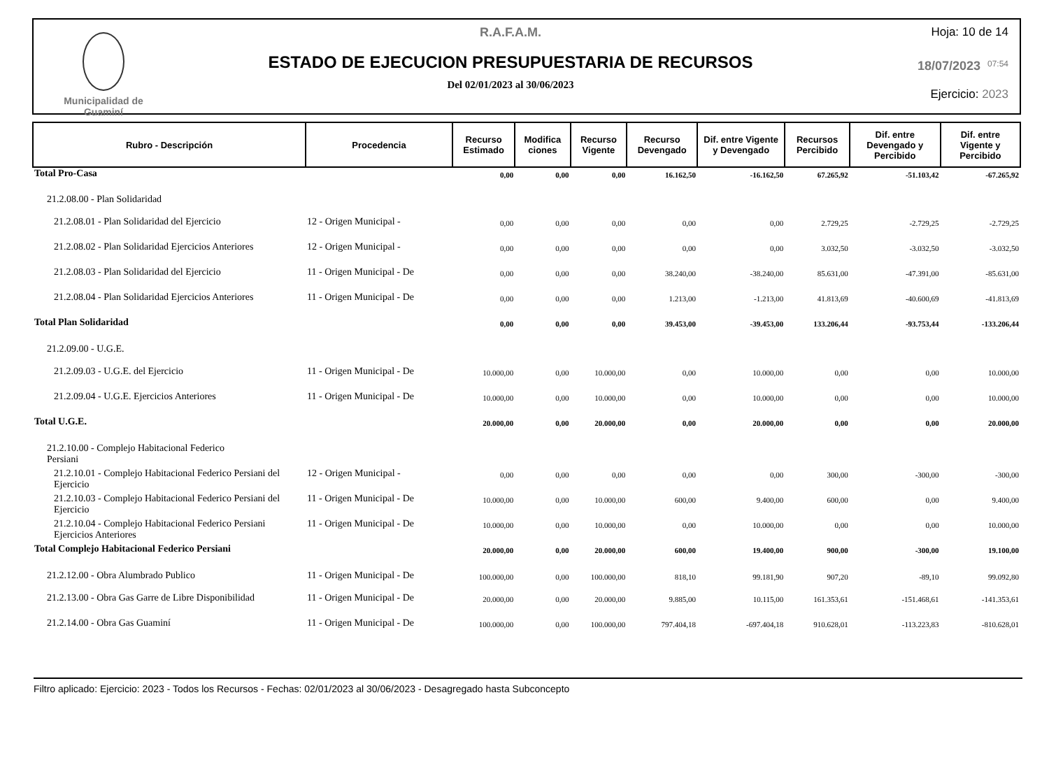Municipalidad de
Guaminí
R.A.F.A.M.
ESTADO DE EJECUCION PRESUPUESTARIA DE RECURSOS
Del 02/01/2023 al 30/06/2023
Hoja: 10 de 14
18/07/2023 07:54
Ejercicio: 2023
| Rubro - Descripción | Procedencia | Recurso Estimado | Modifica ciones | Recurso Vigente | Recurso Devengado | Dif. entre Vigente y Devengado | Recursos Percibido | Dif. entre Devengado y Percibido | Dif. entre Vigente y Percibido |
| --- | --- | --- | --- | --- | --- | --- | --- | --- | --- |
| Total Pro-Casa | | 0,00 | 0,00 | 0,00 | 16.162,50 | -16.162,50 | 67.265,92 | -51.103,42 | -67.265,92 |
| 21.2.08.00 - Plan Solidaridad | | | | | | | | | |
| 21.2.08.01 - Plan Solidaridad del Ejercicio | 12 - Origen Municipal - | 0,00 | 0,00 | 0,00 | 0,00 | 0,00 | 2.729,25 | -2.729,25 | -2.729,25 |
| 21.2.08.02 - Plan Solidaridad Ejercicios Anteriores | 12 - Origen Municipal - | 0,00 | 0,00 | 0,00 | 0,00 | 0,00 | 3.032,50 | -3.032,50 | -3.032,50 |
| 21.2.08.03 - Plan Solidaridad del Ejercicio | 11 - Origen Municipal - De | 0,00 | 0,00 | 0,00 | 38.240,00 | -38.240,00 | 85.631,00 | -47.391,00 | -85.631,00 |
| 21.2.08.04 - Plan Solidaridad Ejercicios Anteriores | 11 - Origen Municipal - De | 0,00 | 0,00 | 0,00 | 1.213,00 | -1.213,00 | 41.813,69 | -40.600,69 | -41.813,69 |
| Total Plan Solidaridad | | 0,00 | 0,00 | 0,00 | 39.453,00 | -39.453,00 | 133.206,44 | -93.753,44 | -133.206,44 |
| 21.2.09.00 - U.G.E. | | | | | | | | | |
| 21.2.09.03 - U.G.E. del Ejercicio | 11 - Origen Municipal - De | 10.000,00 | 0,00 | 10.000,00 | 0,00 | 10.000,00 | 0,00 | 0,00 | 10.000,00 |
| 21.2.09.04 - U.G.E. Ejercicios Anteriores | 11 - Origen Municipal - De | 10.000,00 | 0,00 | 10.000,00 | 0,00 | 10.000,00 | 0,00 | 0,00 | 10.000,00 |
| Total U.G.E. | | 20.000,00 | 0,00 | 20.000,00 | 0,00 | 20.000,00 | 0,00 | 0,00 | 20.000,00 |
| 21.2.10.00 - Complejo Habitacional Federico Persiani | | | | | | | | | |
| 21.2.10.01 - Complejo Habitacional Federico Persiani del Ejercicio | 12 - Origen Municipal - | 0,00 | 0,00 | 0,00 | 0,00 | 0,00 | 300,00 | -300,00 | -300,00 |
| 21.2.10.03 - Complejo Habitacional Federico Persiani del Ejercicio | 11 - Origen Municipal - De | 10.000,00 | 0,00 | 10.000,00 | 600,00 | 9.400,00 | 600,00 | 0,00 | 9.400,00 |
| 21.2.10.04 - Complejo Habitacional Federico Persiani Ejercicios Anteriores | 11 - Origen Municipal - De | 10.000,00 | 0,00 | 10.000,00 | 0,00 | 10.000,00 | 0,00 | 0,00 | 10.000,00 |
| Total Complejo Habitacional Federico Persiani | | 20.000,00 | 0,00 | 20.000,00 | 600,00 | 19.400,00 | 900,00 | -300,00 | 19.100,00 |
| 21.2.12.00 - Obra Alumbrado Publico | 11 - Origen Municipal - De | 100.000,00 | 0,00 | 100.000,00 | 818,10 | 99.181,90 | 907,20 | -89,10 | 99.092,80 |
| 21.2.13.00 - Obra Gas Garre de Libre Disponibilidad | 11 - Origen Municipal - De | 20.000,00 | 0,00 | 20.000,00 | 9.885,00 | 10.115,00 | 161.353,61 | -151.468,61 | -141.353,61 |
| 21.2.14.00 - Obra Gas Guaminí | 11 - Origen Municipal - De | 100.000,00 | 0,00 | 100.000,00 | 797.404,18 | -697.404,18 | 910.628,01 | -113.223,83 | -810.628,01 |
Filtro aplicado: Ejercicio: 2023 - Todos los Recursos - Fechas: 02/01/2023 al 30/06/2023 - Desagregado hasta Subconcepto